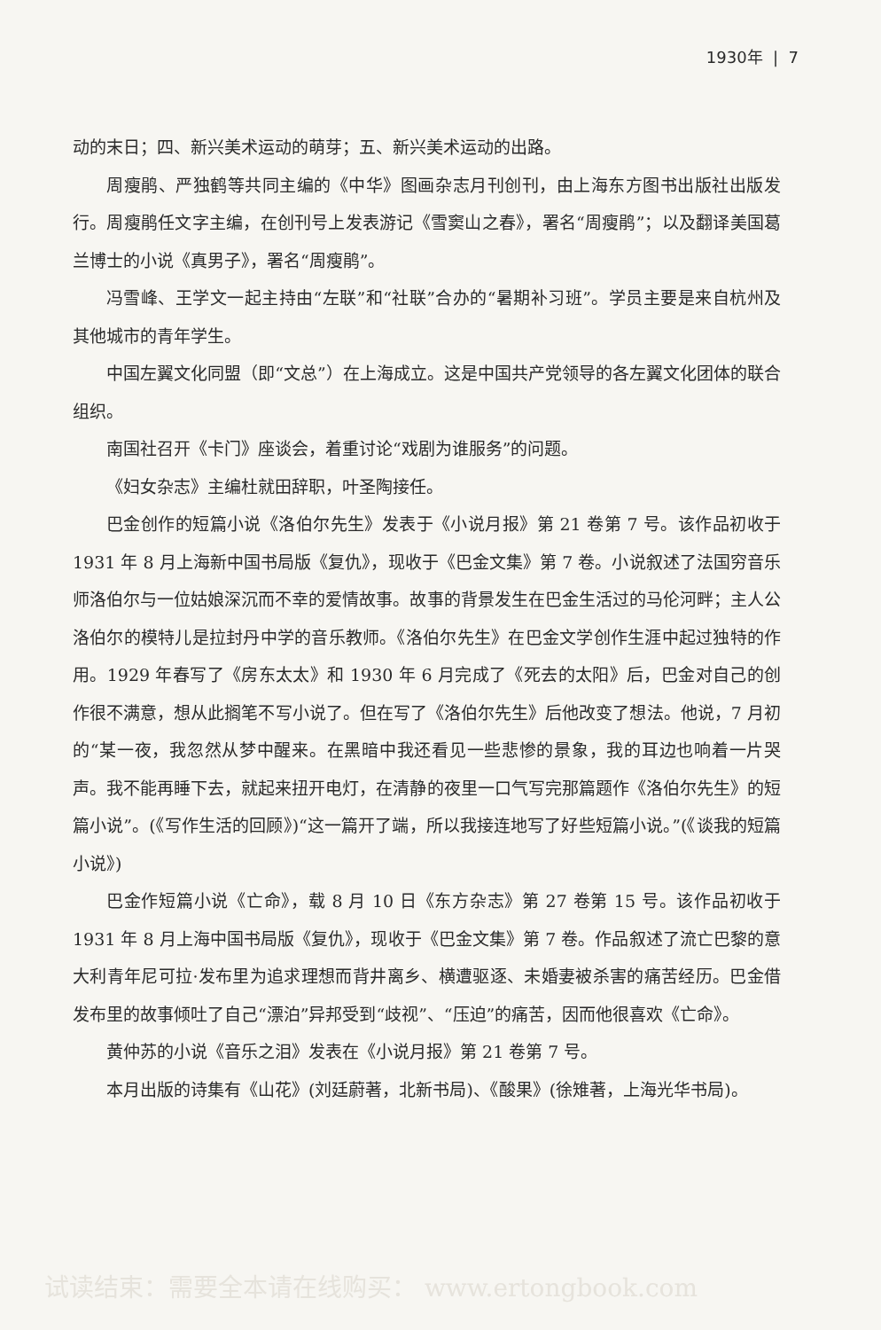1930年 | 7
动的末日；四、新兴美术运动的萌芽；五、新兴美术运动的出路。
周瘦鹃、严独鹤等共同主编的《中华》图画杂志月刊创刊，由上海东方图书出版社出版发行。周瘦鹃任文字主编，在创刊号上发表游记《雪窦山之春》，署名“周瘦鹃”；以及翻译美国葛兰博士的小说《真男子》，署名“周瘦鹃”。
冯雪峰、王学文一起主持由“左联”和“社联”合办的“暑期补习班”。学员主要是来自杭州及其他城市的青年学生。
中国左翼文化同盟（即“文总”）在上海成立。这是中国共产党领导的各左翼文化团体的联合组织。
南国社召开《卡门》座谈会，着重讨论“戏剧为谁服务”的问题。
《妇女杂志》主编杜就田辞职，叶圣陶接任。
巴金创作的短篇小说《洛伯尔先生》发表于《小说月报》第 21 卷第 7 号。该作品初收于 1931 年 8 月上海新中国书局版《复仇》，现收于《巴金文集》第 7 卷。小说叙述了法国穷音乐师洛伯尔与一位姑娘深沉而不幸的爱情故事。故事的背景发生在巴金生活过的马伦河畔；主人公洛伯尔的模特儿是拉封丹中学的音乐教师。《洛伯尔先生》在巴金文学创作生涯中起过独特的作用。1929 年春写了《房东太太》和 1930 年 6 月完成了《死去的太阳》后，巴金对自己的创作很不满意，想从此搁笔不写小说了。但在写了《洛伯尔先生》后他改变了想法。他说，7 月初的“某一夜，我忽然从梦中醒来。在黑暗中我还看见一些悲惨的景象，我的耳边也响着一片哭声。我不能再睡下去，就起来扭开电灯，在清静的夜里一口气写完那篇题作《洛伯尔先生》的短篇小说”。(《写作生活的回顾》)“这一篇开了端，所以我接连地写了好些短篇小说。”(《谈我的短篇小说》)
巴金作短篇小说《亡命》，载 8 月 10 日《东方杂志》第 27 卷第 15 号。该作品初收于 1931 年 8 月上海中国书局版《复仇》，现收于《巴金文集》第 7 卷。作品叙述了流亡巴黎的意大利青年尼可拉·发布里为追求理想而背井离乡、横遭驱逐、未婚妻被杀害的痛苦经历。巴金借发布里的故事倾吐了自己“漂泊”异邦受到“歧视”、“压迫”的痛苦，因而他很喜欢《亡命》。
黄仲苏的小说《音乐之泪》发表在《小说月报》第 21 卷第 7 号。
本月出版的诗集有《山花》(刘廷蔚著，北新书局)、《酸果》(徐雉著，上海光华书局)。
试读结束：需要全本请在线购买： www.ertongbook.com